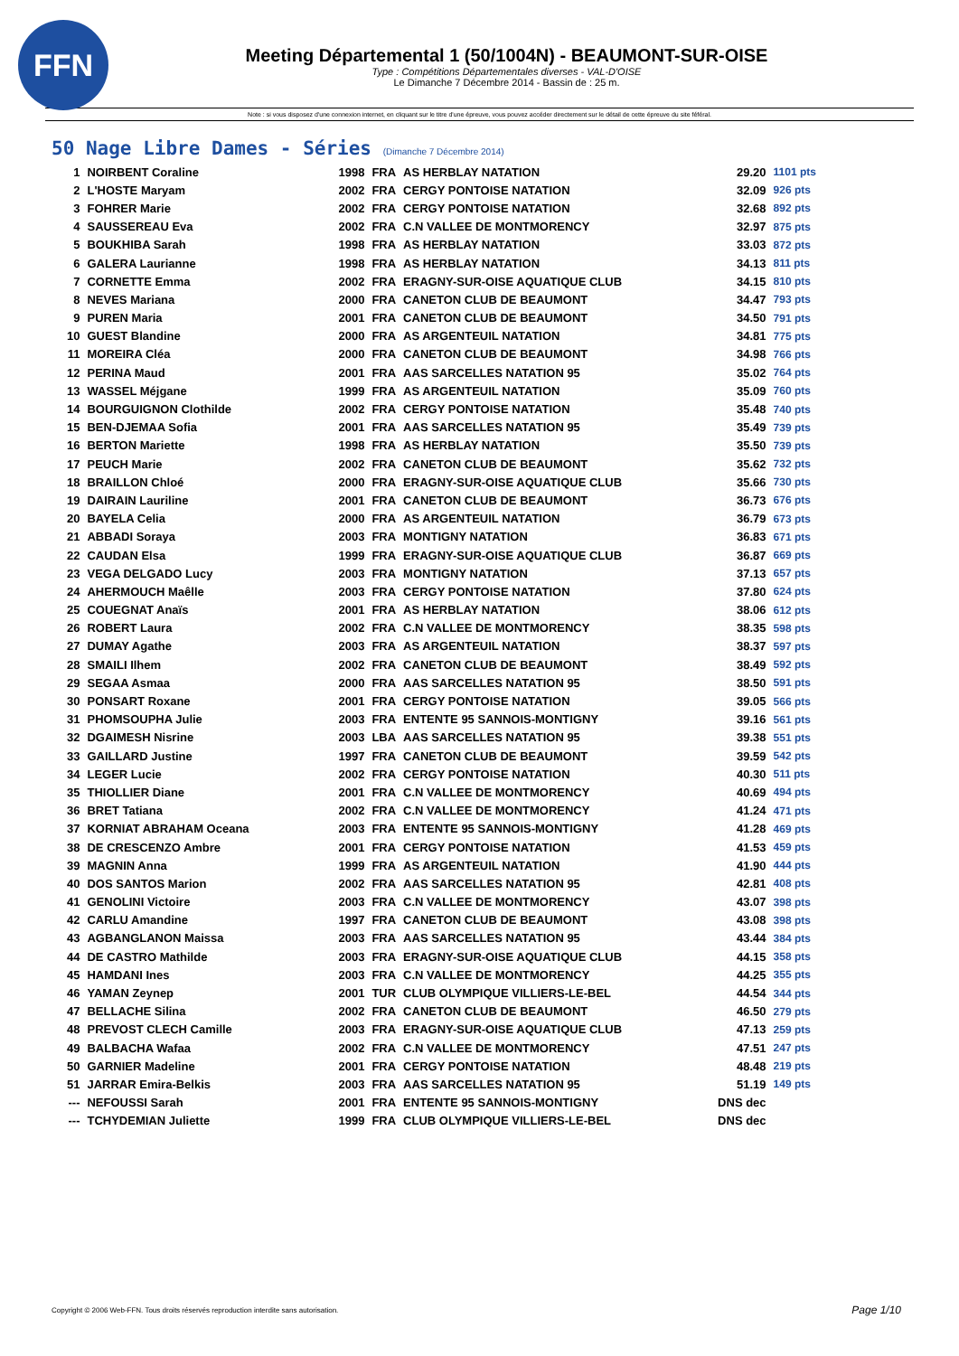FFN
Meeting Départemental 1 (50/1004N) - BEAUMONT-SUR-OISE
Type : Compétitions Départementales diverses - VAL-D'OISE
Le Dimanche 7 Décembre 2014 - Bassin de : 25 m.
Note : si vous disposez d'une connexion internet, en cliquant sur le titre d'une épreuve, vous pouvez accéder directement sur le détail de cette épreuve du site féféral.
50 Nage Libre Dames - Séries (Dimanche 7 Décembre 2014)
| 1 | NOIRBENT Coraline | 1998 | FRA | AS HERBLAY NATATION | 29.20 | 1101 pts |
| 2 | L'HOSTE Maryam | 2002 | FRA | CERGY PONTOISE NATATION | 32.09 | 926 pts |
| 3 | FOHRER Marie | 2002 | FRA | CERGY PONTOISE NATATION | 32.68 | 892 pts |
| 4 | SAUSSEREAU Eva | 2002 | FRA | C.N VALLEE DE MONTMORENCY | 32.97 | 875 pts |
| 5 | BOUKHIBA Sarah | 1998 | FRA | AS HERBLAY NATATION | 33.03 | 872 pts |
| 6 | GALERA Laurianne | 1998 | FRA | AS HERBLAY NATATION | 34.13 | 811 pts |
| 7 | CORNETTE Emma | 2002 | FRA | ERAGNY-SUR-OISE AQUATIQUE CLUB | 34.15 | 810 pts |
| 8 | NEVES Mariana | 2000 | FRA | CANETON CLUB DE BEAUMONT | 34.47 | 793 pts |
| 9 | PUREN Maria | 2001 | FRA | CANETON CLUB DE BEAUMONT | 34.50 | 791 pts |
| 10 | GUEST Blandine | 2000 | FRA | AS ARGENTEUIL NATATION | 34.81 | 775 pts |
| 11 | MOREIRA Cléa | 2000 | FRA | CANETON CLUB DE BEAUMONT | 34.98 | 766 pts |
| 12 | PERINA Maud | 2001 | FRA | AAS SARCELLES NATATION 95 | 35.02 | 764 pts |
| 13 | WASSEL Méjgane | 1999 | FRA | AS ARGENTEUIL NATATION | 35.09 | 760 pts |
| 14 | BOURGUIGNON Clothilde | 2002 | FRA | CERGY PONTOISE NATATION | 35.48 | 740 pts |
| 15 | BEN-DJEMAA Sofia | 2001 | FRA | AAS SARCELLES NATATION 95 | 35.49 | 739 pts |
| 16 | BERTON Mariette | 1998 | FRA | AS HERBLAY NATATION | 35.50 | 739 pts |
| 17 | PEUCH Marie | 2002 | FRA | CANETON CLUB DE BEAUMONT | 35.62 | 732 pts |
| 18 | BRAILLON Chloé | 2000 | FRA | ERAGNY-SUR-OISE AQUATIQUE CLUB | 35.66 | 730 pts |
| 19 | DAIRAIN Lauriline | 2001 | FRA | CANETON CLUB DE BEAUMONT | 36.73 | 676 pts |
| 20 | BAYELA Celia | 2000 | FRA | AS ARGENTEUIL NATATION | 36.79 | 673 pts |
| 21 | ABBADI Soraya | 2003 | FRA | MONTIGNY NATATION | 36.83 | 671 pts |
| 22 | CAUDAN Elsa | 1999 | FRA | ERAGNY-SUR-OISE AQUATIQUE CLUB | 36.87 | 669 pts |
| 23 | VEGA DELGADO Lucy | 2003 | FRA | MONTIGNY NATATION | 37.13 | 657 pts |
| 24 | AHERMOUCH Maêlle | 2003 | FRA | CERGY PONTOISE NATATION | 37.80 | 624 pts |
| 25 | COUEGNAT Anaïs | 2001 | FRA | AS HERBLAY NATATION | 38.06 | 612 pts |
| 26 | ROBERT Laura | 2002 | FRA | C.N VALLEE DE MONTMORENCY | 38.35 | 598 pts |
| 27 | DUMAY Agathe | 2003 | FRA | AS ARGENTEUIL NATATION | 38.37 | 597 pts |
| 28 | SMAILI Ilhem | 2002 | FRA | CANETON CLUB DE BEAUMONT | 38.49 | 592 pts |
| 29 | SEGAA Asmaa | 2000 | FRA | AAS SARCELLES NATATION 95 | 38.50 | 591 pts |
| 30 | PONSART Roxane | 2001 | FRA | CERGY PONTOISE NATATION | 39.05 | 566 pts |
| 31 | PHOMSOUPHA Julie | 2003 | FRA | ENTENTE 95 SANNOIS-MONTIGNY | 39.16 | 561 pts |
| 32 | DGAIMESH Nisrine | 2003 | LBA | AAS SARCELLES NATATION 95 | 39.38 | 551 pts |
| 33 | GAILLARD Justine | 1997 | FRA | CANETON CLUB DE BEAUMONT | 39.59 | 542 pts |
| 34 | LEGER Lucie | 2002 | FRA | CERGY PONTOISE NATATION | 40.30 | 511 pts |
| 35 | THIOLLIER Diane | 2001 | FRA | C.N VALLEE DE MONTMORENCY | 40.69 | 494 pts |
| 36 | BRET Tatiana | 2002 | FRA | C.N VALLEE DE MONTMORENCY | 41.24 | 471 pts |
| 37 | KORNIAT ABRAHAM Oceana | 2003 | FRA | ENTENTE 95 SANNOIS-MONTIGNY | 41.28 | 469 pts |
| 38 | DE CRESCENZO Ambre | 2001 | FRA | CERGY PONTOISE NATATION | 41.53 | 459 pts |
| 39 | MAGNIN Anna | 1999 | FRA | AS ARGENTEUIL NATATION | 41.90 | 444 pts |
| 40 | DOS SANTOS Marion | 2002 | FRA | AAS SARCELLES NATATION 95 | 42.81 | 408 pts |
| 41 | GENOLINI Victoire | 2003 | FRA | C.N VALLEE DE MONTMORENCY | 43.07 | 398 pts |
| 42 | CARLU Amandine | 1997 | FRA | CANETON CLUB DE BEAUMONT | 43.08 | 398 pts |
| 43 | AGBANGLANON Maissa | 2003 | FRA | AAS SARCELLES NATATION 95 | 43.44 | 384 pts |
| 44 | DE CASTRO Mathilde | 2003 | FRA | ERAGNY-SUR-OISE AQUATIQUE CLUB | 44.15 | 358 pts |
| 45 | HAMDANI Ines | 2003 | FRA | C.N VALLEE DE MONTMORENCY | 44.25 | 355 pts |
| 46 | YAMAN Zeynep | 2001 | TUR | CLUB OLYMPIQUE VILLIERS-LE-BEL | 44.54 | 344 pts |
| 47 | BELLACHE Silina | 2002 | FRA | CANETON CLUB DE BEAUMONT | 46.50 | 279 pts |
| 48 | PREVOST CLECH Camille | 2003 | FRA | ERAGNY-SUR-OISE AQUATIQUE CLUB | 47.13 | 259 pts |
| 49 | BALBACHA Wafaa | 2002 | FRA | C.N VALLEE DE MONTMORENCY | 47.51 | 247 pts |
| 50 | GARNIER Madeline | 2001 | FRA | CERGY PONTOISE NATATION | 48.48 | 219 pts |
| 51 | JARRAR Emira-Belkis | 2003 | FRA | AAS SARCELLES NATATION 95 | 51.19 | 149 pts |
| --- | NEFOUSSI Sarah | 2001 | FRA | ENTENTE 95 SANNOIS-MONTIGNY | DNS dec | |
| --- | TCHYDEMIAN Juliette | 1999 | FRA | CLUB OLYMPIQUE VILLIERS-LE-BEL | DNS dec | |
Copyright © 2006 Web-FFN. Tous droits réservés reproduction interdite sans autorisation.
Page 1/10